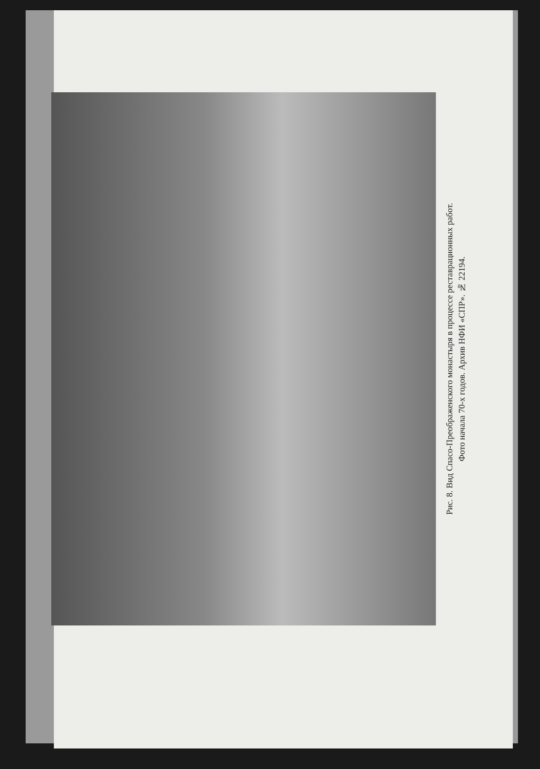Рис. 8. Вид Спасо-Преображенского монастыря в процессе реставрационных работ.
Фото начала 70-х годов. Архив НФИ «СПР». № 22194.